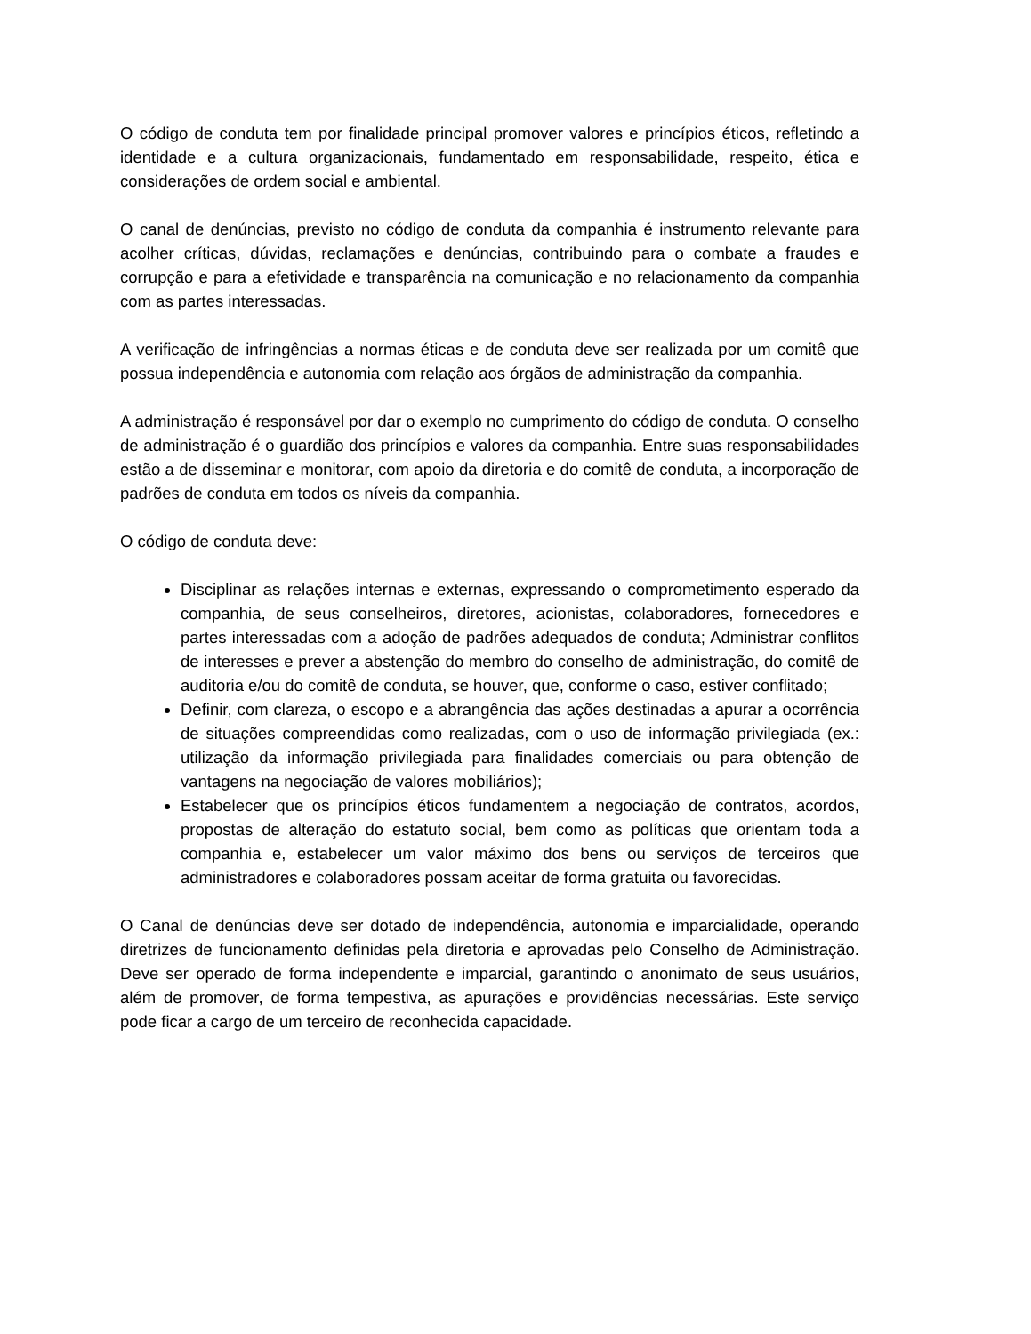O código de conduta tem por finalidade principal promover valores e princípios éticos, refletindo a identidade e a cultura organizacionais, fundamentado em responsabilidade, respeito, ética e considerações de ordem social e ambiental.
O canal de denúncias, previsto no código de conduta da companhia é instrumento relevante para acolher críticas, dúvidas, reclamações e denúncias, contribuindo para o combate a fraudes e corrupção e para a efetividade e transparência na comunicação e no relacionamento da companhia com as partes interessadas.
A verificação de infringências a normas éticas e de conduta deve ser realizada por um comitê que possua independência e autonomia com relação aos órgãos de administração da companhia.
A administração é responsável por dar o exemplo no cumprimento do código de conduta. O conselho de administração é o guardião dos princípios e valores da companhia. Entre suas responsabilidades estão a de disseminar e monitorar, com apoio da diretoria e do comitê de conduta, a incorporação de padrões de conduta em todos os níveis da companhia.
O código de conduta deve:
Disciplinar as relações internas e externas, expressando o comprometimento esperado da companhia, de seus conselheiros, diretores, acionistas, colaboradores, fornecedores e partes interessadas com a adoção de padrões adequados de conduta; Administrar conflitos de interesses e prever a abstenção do membro do conselho de administração, do comitê de auditoria e/ou do comitê de conduta, se houver, que, conforme o caso, estiver conflitado;
Definir, com clareza, o escopo e a abrangência das ações destinadas a apurar a ocorrência de situações compreendidas como realizadas, com o uso de informação privilegiada (ex.: utilização da informação privilegiada para finalidades comerciais ou para obtenção de vantagens na negociação de valores mobiliários);
Estabelecer que os princípios éticos fundamentem a negociação de contratos, acordos, propostas de alteração do estatuto social, bem como as políticas que orientam toda a companhia e, estabelecer um valor máximo dos bens ou serviços de terceiros que administradores e colaboradores possam aceitar de forma gratuita ou favorecidas.
O Canal de denúncias deve ser dotado de independência, autonomia e imparcialidade, operando diretrizes de funcionamento definidas pela diretoria e aprovadas pelo Conselho de Administração. Deve ser operado de forma independente e imparcial, garantindo o anonimato de seus usuários, além de promover, de forma tempestiva, as apurações e providências necessárias. Este serviço pode ficar a cargo de um terceiro de reconhecida capacidade.